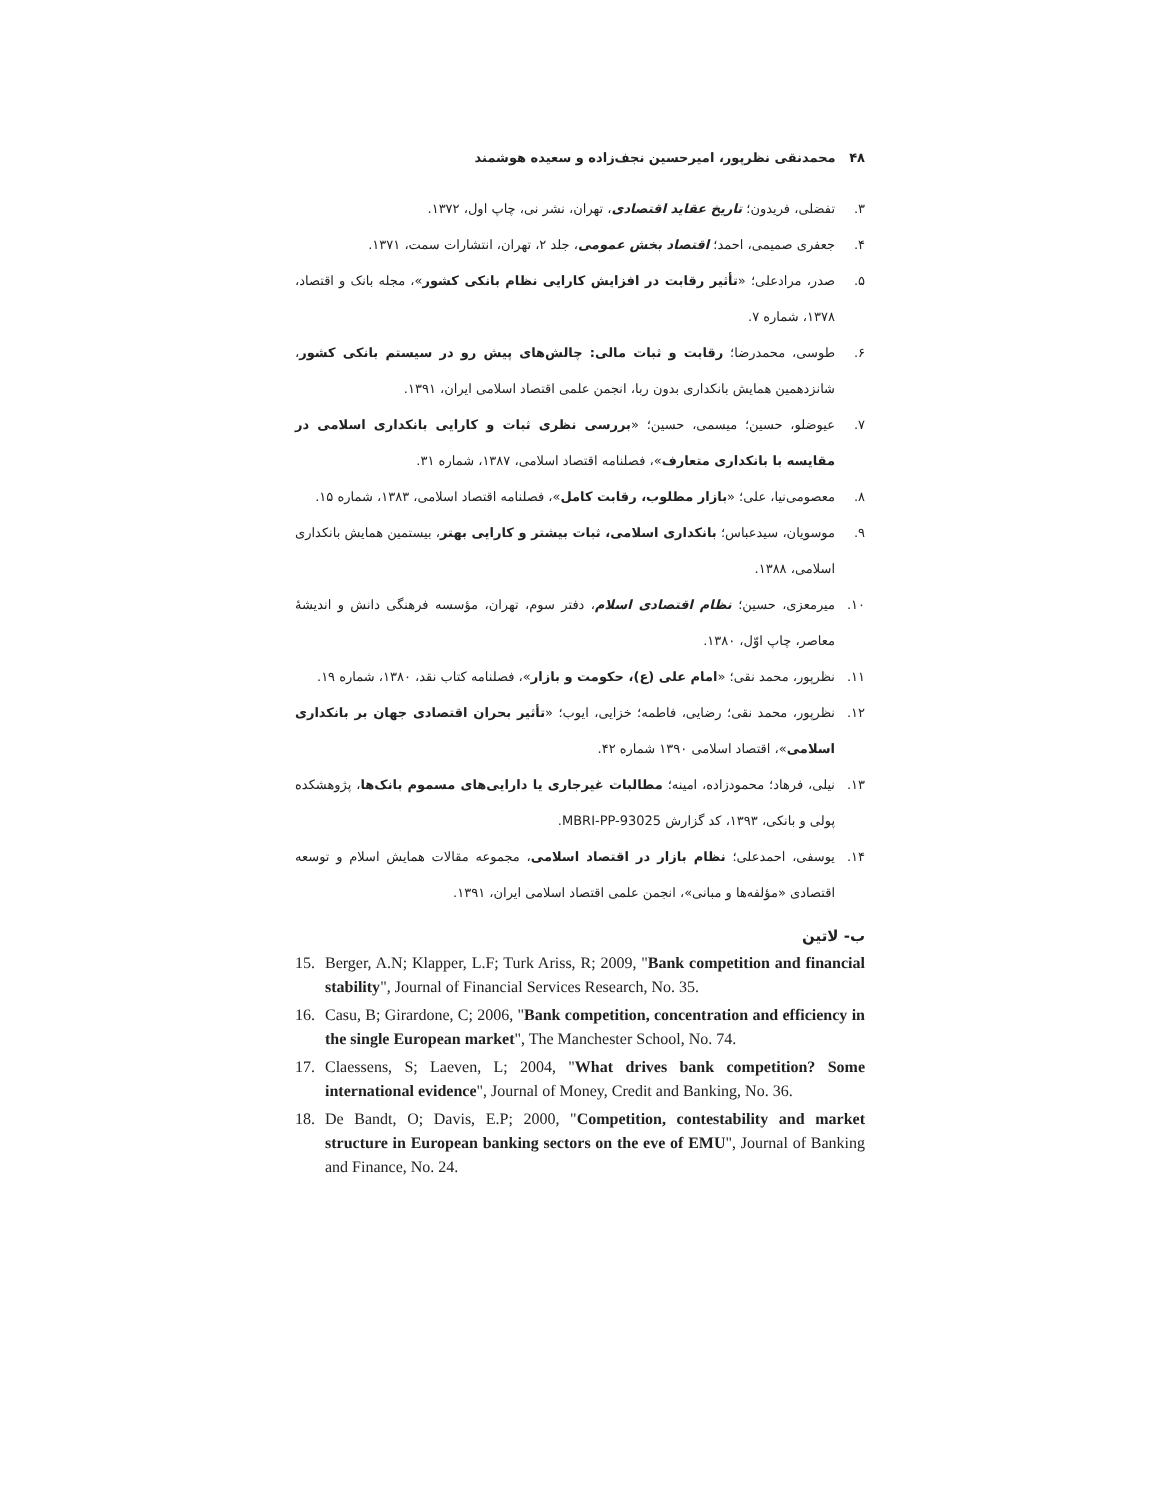۴۸ محمدنقی نظرپور، امیرحسین نجف‌زاده و سعیده هوشمند
۳. تفضلی، فریدون؛ تاریخ عقاید اقتصادی، تهران، نشر نی، چاپ اول، ۱۳۷۲.
۴. جعفری صمیمی، احمد؛ اقتصاد بخش عمومی، جلد ۲، تهران، انتشارات سمت، ۱۳۷۱.
۵. صدر، مرادعلی؛ «تأثیر رقابت در افزایش کارایی نظام بانکی کشور»، مجله بانک و اقتصاد، ۱۳۷۸، شماره ۷.
۶. طوسی، محمدرضا؛ رقابت و ثبات مالی: چالش‌های پیش رو در سیستم بانکی کشور، شانزدهمین همایش بانکداری بدون ربا، انجمن علمی اقتصاد اسلامی ایران، ۱۳۹۱.
۷. عیوضلو، حسین؛ میسمی، حسین؛ «بررسی نظری ثبات و کارایی بانکداری اسلامی در مقایسه با بانکداری متعارف»، فصلنامه اقتصاد اسلامی، ۱۳۸۷، شماره ۳۱.
۸. معصومی‌نیا، علی؛ «بازار مطلوب، رقابت کامل»، فصلنامه اقتصاد اسلامی، ۱۳۸۳، شماره ۱۵.
۹. موسویان، سیدعباس؛ بانکداری اسلامی، ثبات بیشتر و کارایی بهتر، بیستمین همایش بانکداری اسلامی، ۱۳۸۸.
۱۰. میرمعزی، حسین؛ نظام اقتصادی اسلام، دفتر سوم، تهران، مؤسسه فرهنگی دانش و اندیشهٔ معاصر، چاپ اوّل، ۱۳۸۰.
۱۱. نظرپور، محمد نقی؛ «امام علی (ع)، حکومت و بازار»، فصلنامه کتاب نقد، ۱۳۸۰، شماره ۱۹.
۱۲. نظرپور، محمد نقی؛ رضایی، فاطمه؛ خزایی، ایوب؛ «تأثیر بحران اقتصادی جهان بر بانکداری اسلامی»، اقتصاد اسلامی ۱۳۹۰ شماره ۴۲.
۱۳. نیلی، فرهاد؛ محمودزاده، امینه؛ مطالبات غیرجاری یا دارایی‌های مسموم بانک‌ها، پژوهشکده پولی و بانکی، ۱۳۹۳، کد گزارش MBRI-PP-93025.
۱۴. یوسفی، احمدعلی؛ نظام بازار در اقتصاد اسلامی، مجموعه مقالات همایش اسلام و توسعه اقتصادی «مؤلفه‌ها و مبانی»، انجمن علمی اقتصاد اسلامی ایران، ۱۳۹۱.
ب- لاتین
15. Berger, A.N; Klapper, L.F; Turk Ariss, R; 2009, "Bank competition and financial stability", Journal of Financial Services Research, No. 35.
16. Casu, B; Girardone, C; 2006, "Bank competition, concentration and efficiency in the single European market", The Manchester School, No. 74.
17. Claessens, S; Laeven, L; 2004, "What drives bank competition? Some international evidence", Journal of Money, Credit and Banking, No. 36.
18. De Bandt, O; Davis, E.P; 2000, "Competition, contestability and market structure in European banking sectors on the eve of EMU", Journal of Banking and Finance, No. 24.